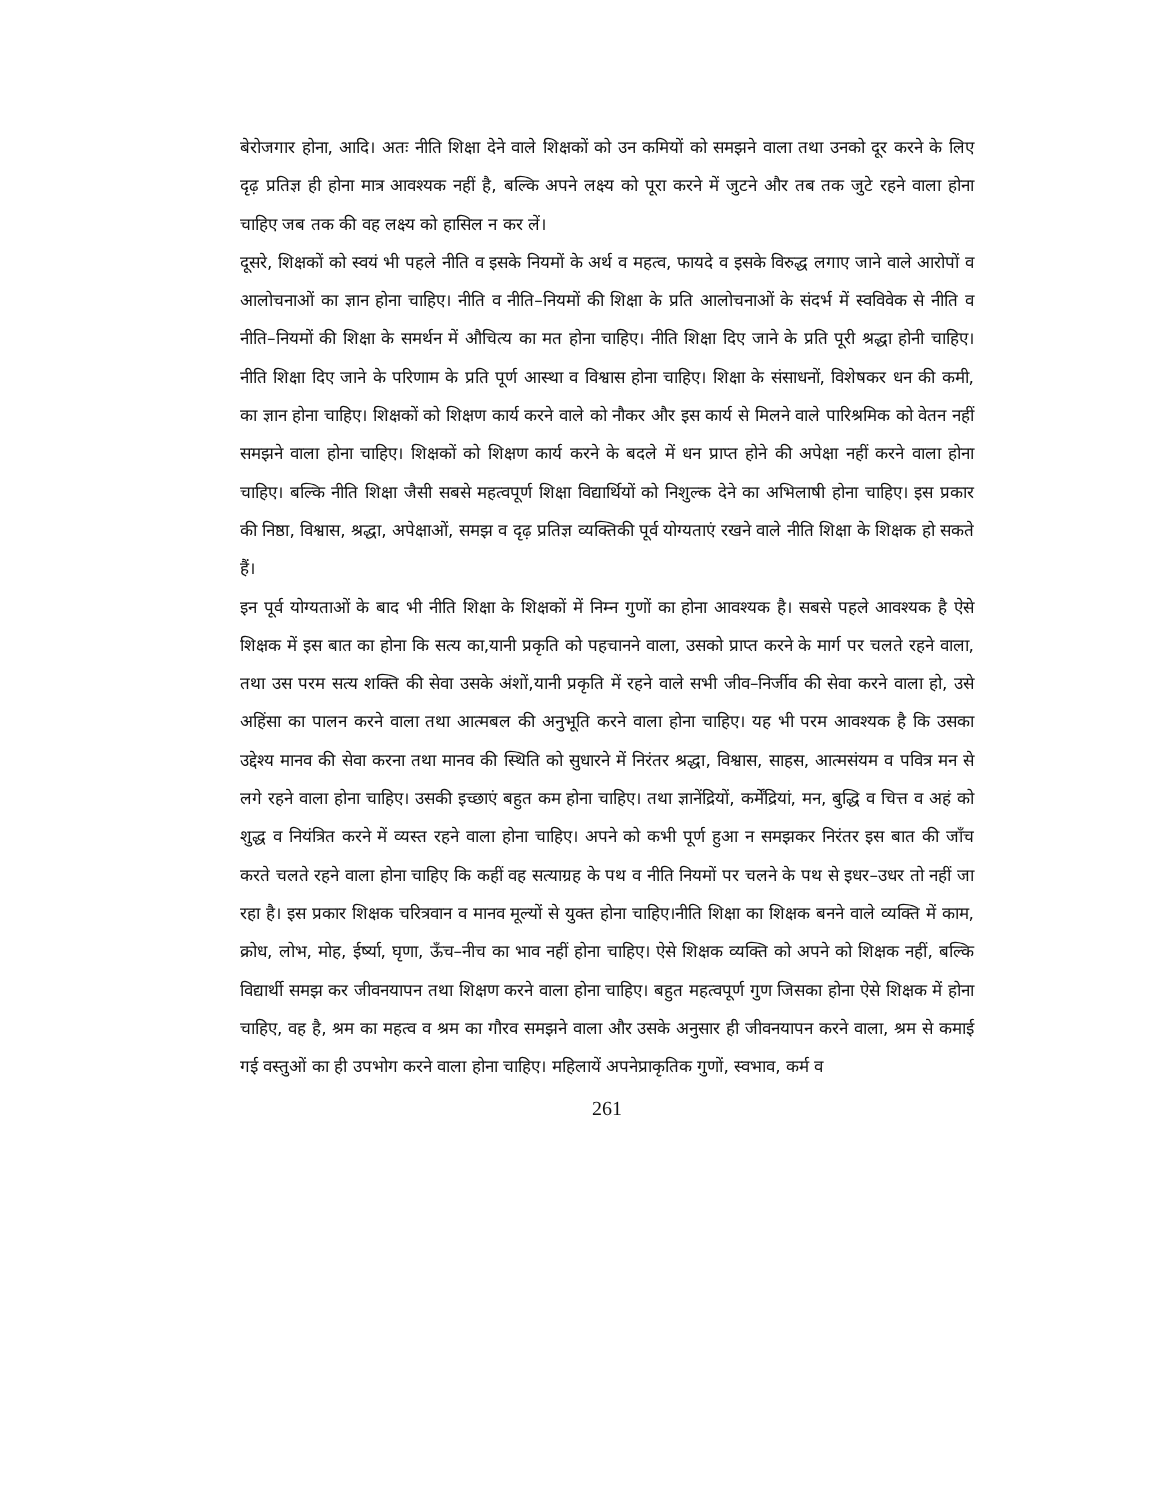बेरोजगार होना, आदि। अतः नीति शिक्षा देने वाले शिक्षकों को उन कमियों को समझने वाला तथा उनको दूर करने के लिए दृढ़ प्रतिज्ञ ही होना मात्र आवश्यक नहीं है, बल्कि अपने लक्ष्य को पूरा करने में जुटने और तब तक जुटे रहने वाला होना चाहिए जब तक की वह लक्ष्य को हासिल न कर लें।
दूसरे, शिक्षकों को स्वयं भी पहले नीति व इसके नियमों के अर्थ व महत्व, फायदे व इसके विरुद्ध लगाए जाने वाले आरोपों व आलोचनाओं का ज्ञान होना चाहिए। नीति व नीति–नियमों की शिक्षा के प्रति आलोचनाओं के संदर्भ में स्वविवेक से नीति व नीति–नियमों की शिक्षा के समर्थन में औचित्य का मत होना चाहिए। नीति शिक्षा दिए जाने के प्रति पूरी श्रद्धा होनी चाहिए। नीति शिक्षा दिए जाने के परिणाम के प्रति पूर्ण आस्था व विश्वास होना चाहिए। शिक्षा के संसाधनों, विशेषकर धन की कमी, का ज्ञान होना चाहिए। शिक्षकों को शिक्षण कार्य करने वाले को नौकर और इस कार्य से मिलने वाले पारिश्रमिक को वेतन नहीं समझने वाला होना चाहिए। शिक्षकों को शिक्षण कार्य करने के बदले में धन प्राप्त होने की अपेक्षा नहीं करने वाला होना चाहिए। बल्कि नीति शिक्षा जैसी सबसे महत्वपूर्ण शिक्षा विद्यार्थियों को निशुल्क देने का अभिलाषी होना चाहिए। इस प्रकार की निष्ठा, विश्वास, श्रद्धा, अपेक्षाओं, समझ व दृढ़ प्रतिज्ञ व्यक्तिकी पूर्व योग्यताएं रखने वाले नीति शिक्षा के शिक्षक हो सकते हैं।
इन पूर्व योग्यताओं के बाद भी नीति शिक्षा के शिक्षकों में निम्न गुणों का होना आवश्यक है। सबसे पहले आवश्यक है ऐसे शिक्षक में इस बात का होना कि सत्य का,यानी प्रकृति को पहचानने वाला, उसको प्राप्त करने के मार्ग पर चलते रहने वाला, तथा उस परम सत्य शक्ति की सेवा उसके अंशों,यानी प्रकृति में रहने वाले सभी जीव–निर्जीव की सेवा करने वाला हो, उसे अहिंसा का पालन करने वाला तथा आत्मबल की अनुभूति करने वाला होना चाहिए। यह भी परम आवश्यक है कि उसका उद्देश्य मानव की सेवा करना तथा मानव की स्थिति को सुधारने में निरंतर श्रद्धा, विश्वास, साहस, आत्मसंयम व पवित्र मन से लगे रहने वाला होना चाहिए। उसकी इच्छाएं बहुत कम होना चाहिए। तथा ज्ञानेंद्रियों, कर्मेंद्रियां, मन, बुद्धि व चित्त व अहं को शुद्ध व नियंत्रित करने में व्यस्त रहने वाला होना चाहिए। अपने को कभी पूर्ण हुआ न समझकर निरंतर इस बात की जाँच करते चलते रहने वाला होना चाहिए कि कहीं वह सत्याग्रह के पथ व नीति नियमों पर चलने के पथ से इधर–उधर तो नहीं जा रहा है। इस प्रकार शिक्षक चरित्रवान व मानव मूल्यों से युक्त होना चाहिए।नीति शिक्षा का शिक्षक बनने वाले व्यक्ति में काम, क्रोध, लोभ, मोह, ईर्ष्या, घृणा, ऊँच–नीच का भाव नहीं होना चाहिए। ऐसे शिक्षक व्यक्ति को अपने को शिक्षक नहीं, बल्कि विद्यार्थी समझ कर जीवनयापन तथा शिक्षण करने वाला होना चाहिए। बहुत महत्वपूर्ण गुण जिसका होना ऐसे शिक्षक में होना चाहिए, वह है, श्रम का महत्व व श्रम का गौरव समझने वाला और उसके अनुसार ही जीवनयापन करने वाला, श्रम से कमाई गई वस्तुओं का ही उपभोग करने वाला होना चाहिए। महिलायें अपनेप्राकृतिक गुणों, स्वभाव, कर्म व
261